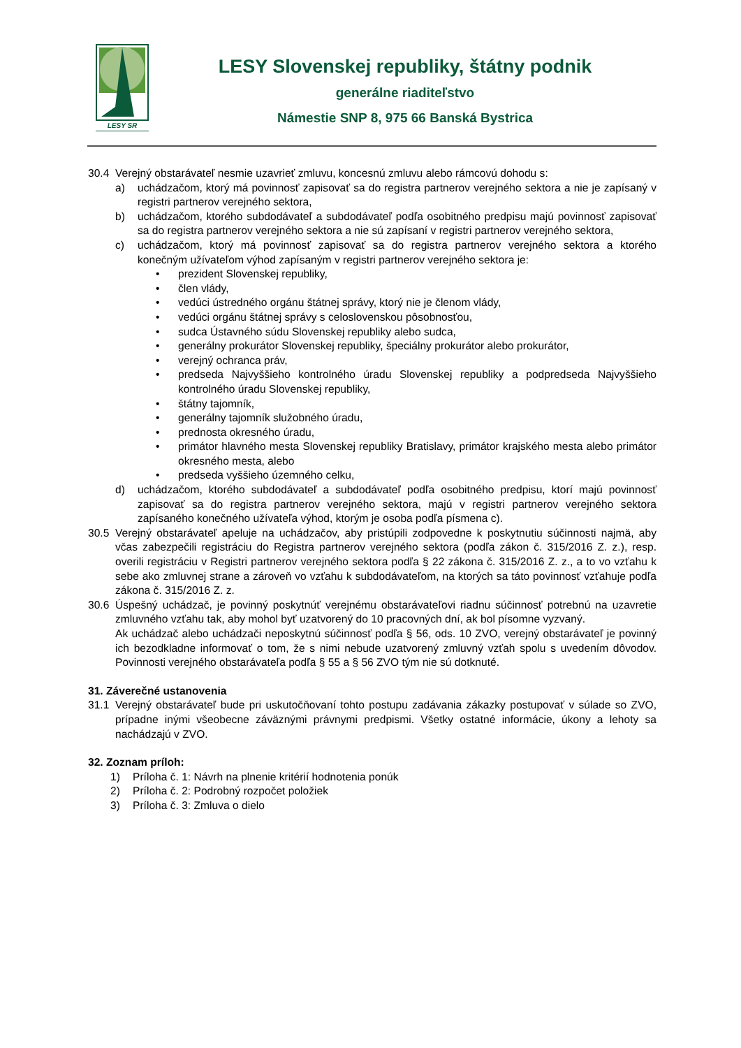LESY SR
LESY Slovenskej republiky, štátny podnik
generálne riaditeľstvo
Námestie SNP 8, 975 66 Banská Bystrica
30.4 Verejný obstarávateľ nesmie uzavrieť zmluvu, koncesnú zmluvu alebo rámcovú dohodu s:
a) uchádzačom, ktorý má povinnosť zapisovať sa do registra partnerov verejného sektora a nie je zapísaný v registri partnerov verejného sektora,
b) uchádzačom, ktorého subdodávateľ a subdodávateľ podľa osobitného predpisu majú povinnosť zapisovať sa do registra partnerov verejného sektora a nie sú zapísaní v registri partnerov verejného sektora,
c) uchádzačom, ktorý má povinnosť zapisovať sa do registra partnerov verejného sektora a ktorého konečným užívateľom výhod zapísaným v registri partnerov verejného sektora je:
• prezident Slovenskej republiky,
• člen vlády,
• vedúci ústredného orgánu štátnej správy, ktorý nie je členom vlády,
• vedúci orgánu štátnej správy s celoslovenskou pôsobnosťou,
• sudca Ústavného súdu Slovenskej republiky alebo sudca,
• generálny prokurátor Slovenskej republiky, špeciálny prokurátor alebo prokurátor,
• verejný ochranca práv,
• predseda Najvyššieho kontrolného úradu Slovenskej republiky a podpredseda Najvyššieho kontrolného úradu Slovenskej republiky,
• štátny tajomník,
• generálny tajomník služobného úradu,
• prednosta okresného úradu,
• primátor hlavného mesta Slovenskej republiky Bratislavy, primátor krajského mesta alebo primátor okresného mesta, alebo
• predseda vyššieho územného celku,
d) uchádzačom, ktorého subdodávateľ a subdodávateľ podľa osobitného predpisu, ktorí majú povinnosť zapisovať sa do registra partnerov verejného sektora, majú v registri partnerov verejného sektora zapísaného konečného užívateľa výhod, ktorým je osoba podľa písmena c).
30.5 Verejný obstarávateľ apeluje na uchádzačov, aby pristúpili zodpovedne k poskytnutiu súčinnosti najmä, aby včas zabezpečili registráciu do Registra partnerov verejného sektora (podľa zákon č. 315/2016 Z. z.), resp. overili registráciu v Registri partnerov verejného sektora podľa § 22 zákona č. 315/2016 Z. z., a to vo vzťahu k sebe ako zmluvnej strane a zároveň vo vzťahu k subdodávateľom, na ktorých sa táto povinnosť vzťahuje podľa zákona č. 315/2016 Z. z.
30.6 Úspešný uchádzač, je povinný poskytnúť verejnému obstarávateľovi riadnu súčinnosť potrebnú na uzavretie zmluvného vzťahu tak, aby mohol byť uzatvorený do 10 pracovných dní, ak bol písomne vyzvaný.
Ak uchádzač alebo uchádzači neposkytnú súčinnosť podľa § 56, ods. 10 ZVO, verejný obstarávateľ je povinný ich bezodkladne informovať o tom, že s nimi nebude uzatvorený zmluvný vzťah spolu s uvedením dôvodov. Povinnosti verejného obstarávateľa podľa § 55 a § 56 ZVO tým nie sú dotknuté.
31. Záverečné ustanovenia
31.1 Verejný obstarávateľ bude pri uskutočňovaní tohto postupu zadávania zákazky postupovať v súlade so ZVO, prípadne inými všeobecne záväznými právnymi predpismi. Všetky ostatné informácie, úkony a lehoty sa nachádzajú v ZVO.
32. Zoznam príloh:
1) Príloha č. 1: Návrh na plnenie kritérií hodnotenia ponúk
2) Príloha č. 2: Podrobný rozpočet položiek
3) Príloha č. 3: Zmluva o dielo